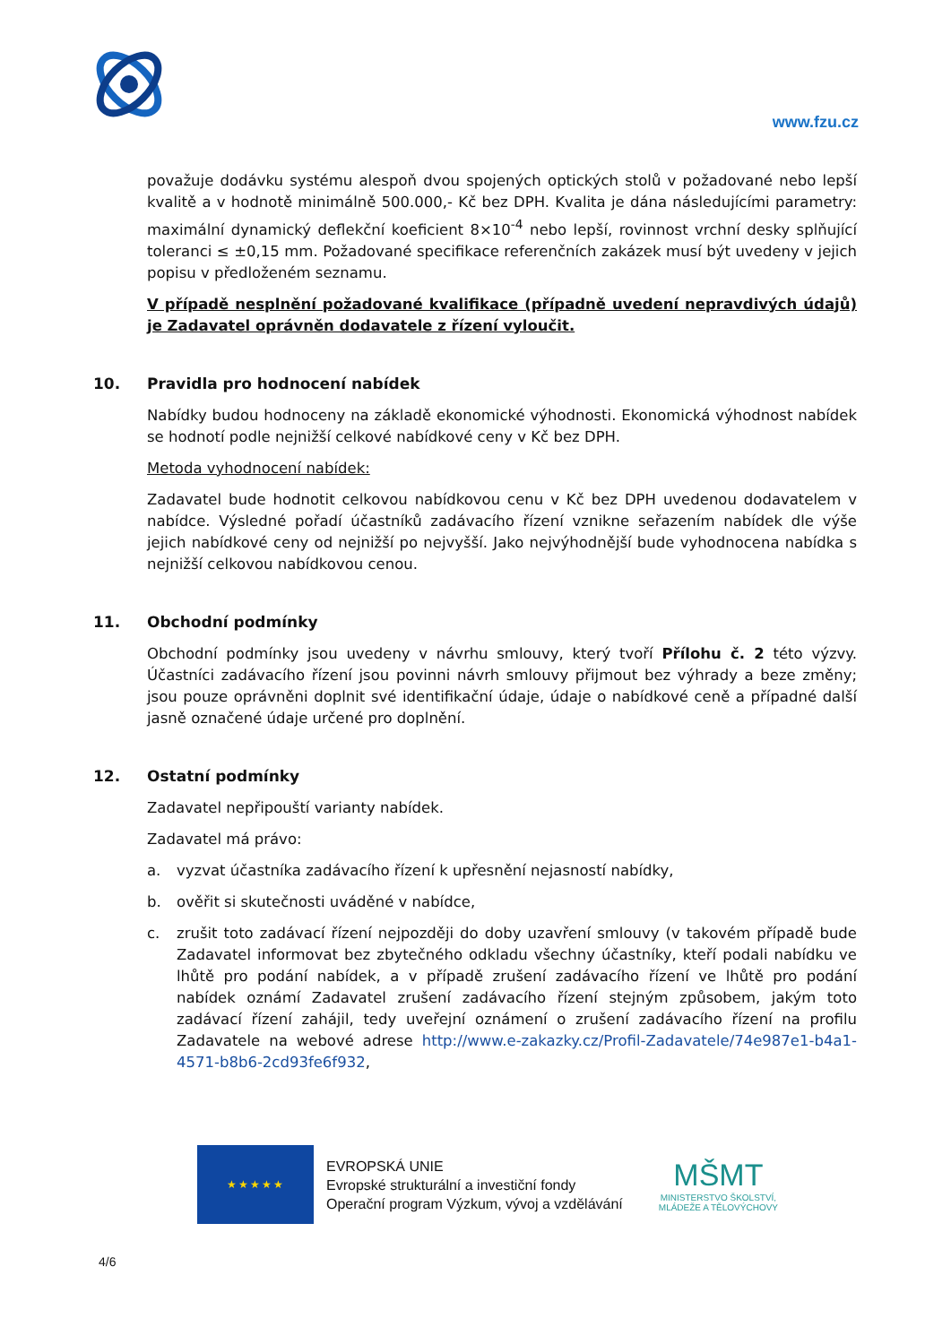www.fzu.cz
považuje dodávku systému alespoň dvou spojených optických stolů v požadované nebo lepší kvalitě a v hodnotě minimálně 500.000,- Kč bez DPH. Kvalita je dána následujícími parametry: maximální dynamický deflekční koeficient 8×10<sup>-4</sup> nebo lepší, rovinnost vrchní desky splňující toleranci ≤ ±0,15 mm. Požadované specifikace referenčních zakázek musí být uvedeny v jejich popisu v předloženém seznamu.
V případě nesplnění požadované kvalifikace (případně uvedení nepravdivých údajů) je Zadavatel oprávněn dodavatele z řízení vyloučit.
10. Pravidla pro hodnocení nabídek
Nabídky budou hodnoceny na základě ekonomické výhodnosti. Ekonomická výhodnost nabídek se hodnotí podle nejnižší celkové nabídkové ceny v Kč bez DPH.
Metoda vyhodnocení nabídek:
Zadavatel bude hodnotit celkovou nabídkovou cenu v Kč bez DPH uvedenou dodavatelem v nabídce. Výsledné pořadí účastníků zadávacího řízení vznikne seřazením nabídek dle výše jejich nabídkové ceny od nejnižší po nejvyšší. Jako nejvýhodnější bude vyhodnocena nabídka s nejnižší celkovou nabídkovou cenou.
11. Obchodní podmínky
Obchodní podmínky jsou uvedeny v návrhu smlouvy, který tvoří Přílohu č. 2 této výzvy. Účastníci zadávacího řízení jsou povinni návrh smlouvy přijmout bez výhrady a beze změny; jsou pouze oprávněni doplnit své identifikační údaje, údaje o nabídkové ceně a případné další jasně označené údaje určené pro doplnění.
12. Ostatní podmínky
Zadavatel nepřipouští varianty nabídek.
Zadavatel má právo:
a. vyzvat účastníka zadávacího řízení k upřesnění nejasností nabídky,
b. ověřit si skutečnosti uváděné v nabídce,
c. zrušit toto zadávací řízení nejpozději do doby uzavření smlouvy (v takovém případě bude Zadavatel informovat bez zbytečného odkladu všechny účastníky, kteří podali nabídku ve lhůtě pro podání nabídek, a v případě zrušení zadávacího řízení ve lhůtě pro podání nabídek oznámí Zadavatel zrušení zadávacího řízení stejným způsobem, jakým toto zadávací řízení zahájil, tedy uveřejní oznámení o zrušení zadávacího řízení na profilu Zadavatele na webové adrese http://www.e-zakazky.cz/Profil-Zadavatele/74e987e1-b4a1-4571-b8b6-2cd93fe6f932,
★★★★★
EVROPSKÁ UNIE
Evropské strukturální a investiční fondy
Operační program Výzkum, vývoj a vzdělávání
MŠMT
MINISTERSTVO ŠKOLSTVÍ,
MLÁDEŽE A TĚLOVÝCHOVY
4/6